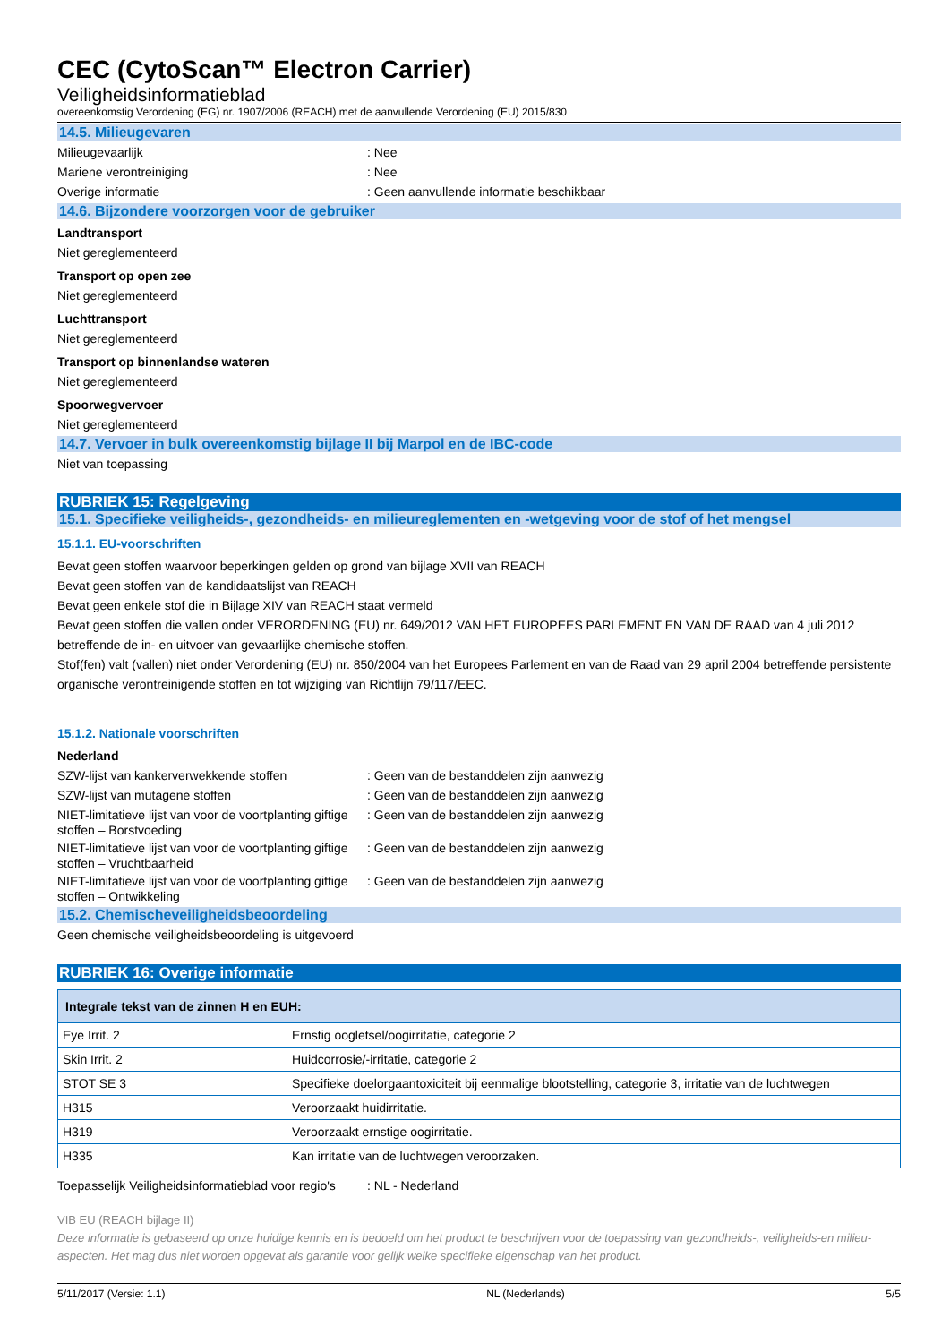CEC (CytoScan™ Electron Carrier)
Veiligheidsinformatieblad
overeenkomstig Verordening (EG) nr. 1907/2006 (REACH) met de aanvullende Verordening (EU) 2015/830
14.5. Milieugevaren
Milieugevaarlijk : Nee
Mariene verontreiniging : Nee
Overige informatie : Geen aanvullende informatie beschikbaar
14.6. Bijzondere voorzorgen voor de gebruiker
Landtransport
Niet gereglementeerd
Transport op open zee
Niet gereglementeerd
Luchttransport
Niet gereglementeerd
Transport op binnenlandse wateren
Niet gereglementeerd
Spoorwegvervoer
Niet gereglementeerd
14.7. Vervoer in bulk overeenkomstig bijlage II bij Marpol en de IBC-code
Niet van toepassing
RUBRIEK 15: Regelgeving
15.1. Specifieke veiligheids-, gezondheids- en milieureglementen en -wetgeving voor de stof of het mengsel
15.1.1. EU-voorschriften
Bevat geen stoffen waarvoor beperkingen gelden op grond van bijlage XVII van REACH
Bevat geen stoffen van de kandidaatslijst van REACH
Bevat geen enkele stof die in Bijlage XIV van REACH staat vermeld
Bevat geen stoffen die vallen onder VERORDENING (EU) nr. 649/2012 VAN HET EUROPEES PARLEMENT EN VAN DE RAAD van 4 juli 2012 betreffende de in- en uitvoer van gevaarlijke chemische stoffen.
Stof(fen) valt (vallen) niet onder Verordening (EU) nr. 850/2004 van het Europees Parlement en van de Raad van 29 april 2004 betreffende persistente organische verontreinigende stoffen en tot wijziging van Richtlijn 79/117/EEC.
15.1.2. Nationale voorschriften
Nederland
SZW-lijst van kankerverwekkende stoffen : Geen van de bestanddelen zijn aanwezig
SZW-lijst van mutagene stoffen : Geen van de bestanddelen zijn aanwezig
NIET-limitatieve lijst van voor de voortplanting giftige stoffen – Borstvoeding
: Geen van de bestanddelen zijn aanwezig
NIET-limitatieve lijst van voor de voortplanting giftige stoffen – Vruchtbaarheid
: Geen van de bestanddelen zijn aanwezig
NIET-limitatieve lijst van voor de voortplanting giftige stoffen – Ontwikkeling
: Geen van de bestanddelen zijn aanwezig
15.2. Chemischeveiligheidsbeoordeling
Geen chemische veiligheidsbeoordeling is uitgevoerd
RUBRIEK 16: Overige informatie
| Integrale tekst van de zinnen H en EUH: | |
| --- | --- |
| Eye Irrit. 2 | Ernstig oogletsel/oogirritatie, categorie 2 |
| Skin Irrit. 2 | Huidcorrosie/-irritatie, categorie 2 |
| STOT SE 3 | Specifieke doelorgaantoxiciteit bij eenmalige blootstelling, categorie 3, irritatie van de luchtwegen |
| H315 | Veroorzaakt huidirritatie. |
| H319 | Veroorzaakt ernstige oogirritatie. |
| H335 | Kan irritatie van de luchtwegen veroorzaken. |
Toepasselijk Veiligheidsinformatieblad voor regio's
: NL - Nederland
VIB EU (REACH bijlage II)
Deze informatie is gebaseerd op onze huidige kennis en is bedoeld om het product te beschrijven voor de toepassing van gezondheids-, veiligheids-en milieu-aspecten. Het mag dus niet worden opgevat als garantie voor gelijk welke specifieke eigenschap van het product.
5/11/2017 (Versie: 1.1) NL (Nederlands) 5/5